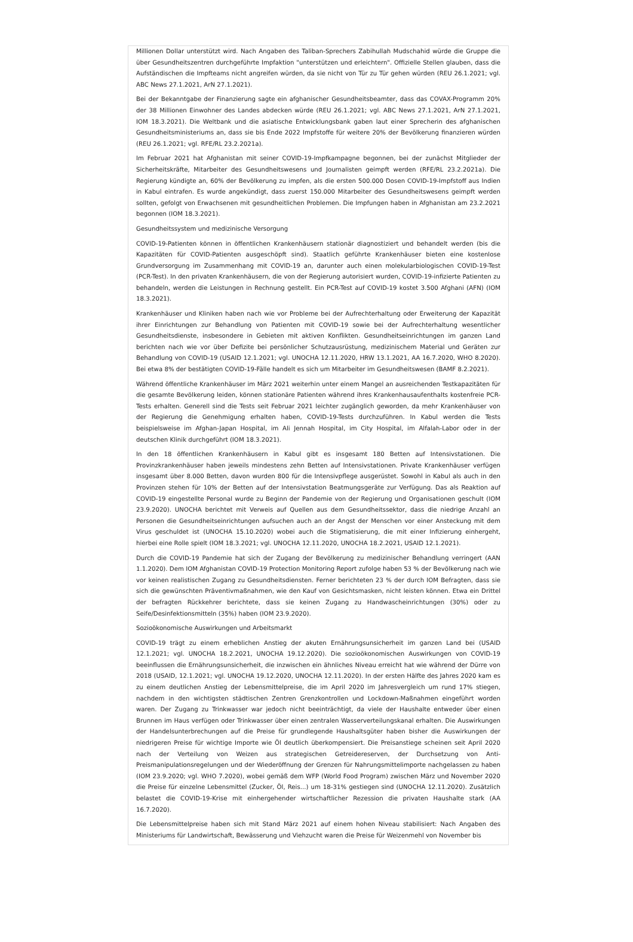Millionen Dollar unterstützt wird. Nach Angaben des Taliban-Sprechers Zabihullah Mudschahid würde die Gruppe die über Gesundheitszentren durchgeführte Impfaktion "unterstützen und erleichtern". Offizielle Stellen glauben, dass die Aufständischen die Impfteams nicht angreifen würden, da sie nicht von Tür zu Tür gehen würden (REU 26.1.2021; vgl. ABC News 27.1.2021, ArN 27.1.2021).
Bei der Bekanntgabe der Finanzierung sagte ein afghanischer Gesundheitsbeamter, dass das COVAX-Programm 20% der 38 Millionen Einwohner des Landes abdecken würde (REU 26.1.2021; vgl. ABC News 27.1.2021, ArN 27.1.2021, IOM 18.3.2021). Die Weltbank und die asiatische Entwicklungsbank gaben laut einer Sprecherin des afghanischen Gesundheitsministeriums an, dass sie bis Ende 2022 Impfstoffe für weitere 20% der Bevölkerung finanzieren würden (REU 26.1.2021; vgl. RFE/RL 23.2.2021a).
Im Februar 2021 hat Afghanistan mit seiner COVID-19-Impfkampagne begonnen, bei der zunächst Mitglieder der Sicherheitskräfte, Mitarbeiter des Gesundheitswesens und Journalisten geimpft werden (RFE/RL 23.2.2021a). Die Regierung kündigte an, 60% der Bevölkerung zu impfen, als die ersten 500.000 Dosen COVID-19-Impfstoff aus Indien in Kabul eintrafen. Es wurde angekündigt, dass zuerst 150.000 Mitarbeiter des Gesundheitswesens geimpft werden sollten, gefolgt von Erwachsenen mit gesundheitlichen Problemen. Die Impfungen haben in Afghanistan am 23.2.2021 begonnen (IOM 18.3.2021).
Gesundheitssystem und medizinische Versorgung
COVID-19-Patienten können in öffentlichen Krankenhäusern stationär diagnostiziert und behandelt werden (bis die Kapazitäten für COVID-Patienten ausgeschöpft sind). Staatlich geführte Krankenhäuser bieten eine kostenlose Grundversorgung im Zusammenhang mit COVID-19 an, darunter auch einen molekularbiologischen COVID-19-Test (PCR-Test). In den privaten Krankenhäusern, die von der Regierung autorisiert wurden, COVID-19-infizierte Patienten zu behandeln, werden die Leistungen in Rechnung gestellt. Ein PCR-Test auf COVID-19 kostet 3.500 Afghani (AFN) (IOM 18.3.2021).
Krankenhäuser und Kliniken haben nach wie vor Probleme bei der Aufrechterhaltung oder Erweiterung der Kapazität ihrer Einrichtungen zur Behandlung von Patienten mit COVID-19 sowie bei der Aufrechterhaltung wesentlicher Gesundheitsdienste, insbesondere in Gebieten mit aktiven Konflikten. Gesundheitseinrichtungen im ganzen Land berichten nach wie vor über Defizite bei persönlicher Schutzausrüstung, medizinischem Material und Geräten zur Behandlung von COVID-19 (USAID 12.1.2021; vgl. UNOCHA 12.11.2020, HRW 13.1.2021, AA 16.7.2020, WHO 8.2020). Bei etwa 8% der bestätigten COVID-19-Fälle handelt es sich um Mitarbeiter im Gesundheitswesen (BAMF 8.2.2021).
Während öffentliche Krankenhäuser im März 2021 weiterhin unter einem Mangel an ausreichenden Testkapazitäten für die gesamte Bevölkerung leiden, können stationäre Patienten während ihres Krankenhausaufenthalts kostenfreie PCR-Tests erhalten. Generell sind die Tests seit Februar 2021 leichter zugänglich geworden, da mehr Krankenhäuser von der Regierung die Genehmigung erhalten haben, COVID-19-Tests durchzuführen. In Kabul werden die Tests beispielsweise im Afghan-Japan Hospital, im Ali Jennah Hospital, im City Hospital, im Alfalah-Labor oder in der deutschen Klinik durchgeführt (IOM 18.3.2021).
In den 18 öffentlichen Krankenhäusern in Kabul gibt es insgesamt 180 Betten auf Intensivstationen. Die Provinzkrankenhäuser haben jeweils mindestens zehn Betten auf Intensivstationen. Private Krankenhäuser verfügen insgesamt über 8.000 Betten, davon wurden 800 für die Intensivpflege ausgerüstet. Sowohl in Kabul als auch in den Provinzen stehen für 10% der Betten auf der Intensivstation Beatmungsgeräte zur Verfügung. Das als Reaktion auf COVID-19 eingestellte Personal wurde zu Beginn der Pandemie von der Regierung und Organisationen geschult (IOM 23.9.2020). UNOCHA berichtet mit Verweis auf Quellen aus dem Gesundheitssektor, dass die niedrige Anzahl an Personen die Gesundheitseinrichtungen aufsuchen auch an der Angst der Menschen vor einer Ansteckung mit dem Virus geschuldet ist (UNOCHA 15.10.2020) wobei auch die Stigmatisierung, die mit einer Infizierung einhergeht, hierbei eine Rolle spielt (IOM 18.3.2021; vgl. UNOCHA 12.11.2020, UNOCHA 18.2.2021, USAID 12.1.2021).
Durch die COVID-19 Pandemie hat sich der Zugang der Bevölkerung zu medizinischer Behandlung verringert (AAN 1.1.2020). Dem IOM Afghanistan COVID-19 Protection Monitoring Report zufolge haben 53 % der Bevölkerung nach wie vor keinen realistischen Zugang zu Gesundheitsdiensten. Ferner berichteten 23 % der durch IOM Befragten, dass sie sich die gewünschten Präventivmaßnahmen, wie den Kauf von Gesichtsmasken, nicht leisten können. Etwa ein Drittel der befragten Rückkehrer berichtete, dass sie keinen Zugang zu Handwascheinrichtungen (30%) oder zu Seife/Desinfektionsmitteln (35%) haben (IOM 23.9.2020).
Sozioökonomische Auswirkungen und Arbeitsmarkt
COVID-19 trägt zu einem erheblichen Anstieg der akuten Ernährungsunsicherheit im ganzen Land bei (USAID 12.1.2021; vgl. UNOCHA 18.2.2021, UNOCHA 19.12.2020). Die sozioökonomischen Auswirkungen von COVID-19 beeinflussen die Ernährungsunsicherheit, die inzwischen ein ähnliches Niveau erreicht hat wie während der Dürre von 2018 (USAID, 12.1.2021; vgl. UNOCHA 19.12.2020, UNOCHA 12.11.2020). In der ersten Hälfte des Jahres 2020 kam es zu einem deutlichen Anstieg der Lebensmittelpreise, die im April 2020 im Jahresvergleich um rund 17% stiegen, nachdem in den wichtigsten städtischen Zentren Grenzkontrollen und Lockdown-Maßnahmen eingeführt worden waren. Der Zugang zu Trinkwasser war jedoch nicht beeinträchtigt, da viele der Haushalte entweder über einen Brunnen im Haus verfügen oder Trinkwasser über einen zentralen Wasserverteilungskanal erhalten. Die Auswirkungen der Handelsunterbrechungen auf die Preise für grundlegende Haushaltsgüter haben bisher die Auswirkungen der niedrigeren Preise für wichtige Importe wie Öl deutlich überkompensiert. Die Preisanstiege scheinen seit April 2020 nach der Verteilung von Weizen aus strategischen Getreidereserven, der Durchsetzung von Anti-Preismanipulationsregelungen und der Wiederöffnung der Grenzen für Nahrungsmittelimporte nachgelassen zu haben (IOM 23.9.2020; vgl. WHO 7.2020), wobei gemäß dem WFP (World Food Program) zwischen März und November 2020 die Preise für einzelne Lebensmittel (Zucker, Öl, Reis...) um 18-31% gestiegen sind (UNOCHA 12.11.2020). Zusätzlich belastet die COVID-19-Krise mit einhergehender wirtschaftlicher Rezession die privaten Haushalte stark (AA 16.7.2020).
Die Lebensmittelpreise haben sich mit Stand März 2021 auf einem hohen Niveau stabilisiert: Nach Angaben des Ministeriums für Landwirtschaft, Bewässerung und Viehzucht waren die Preise für Weizenmehl von November bis